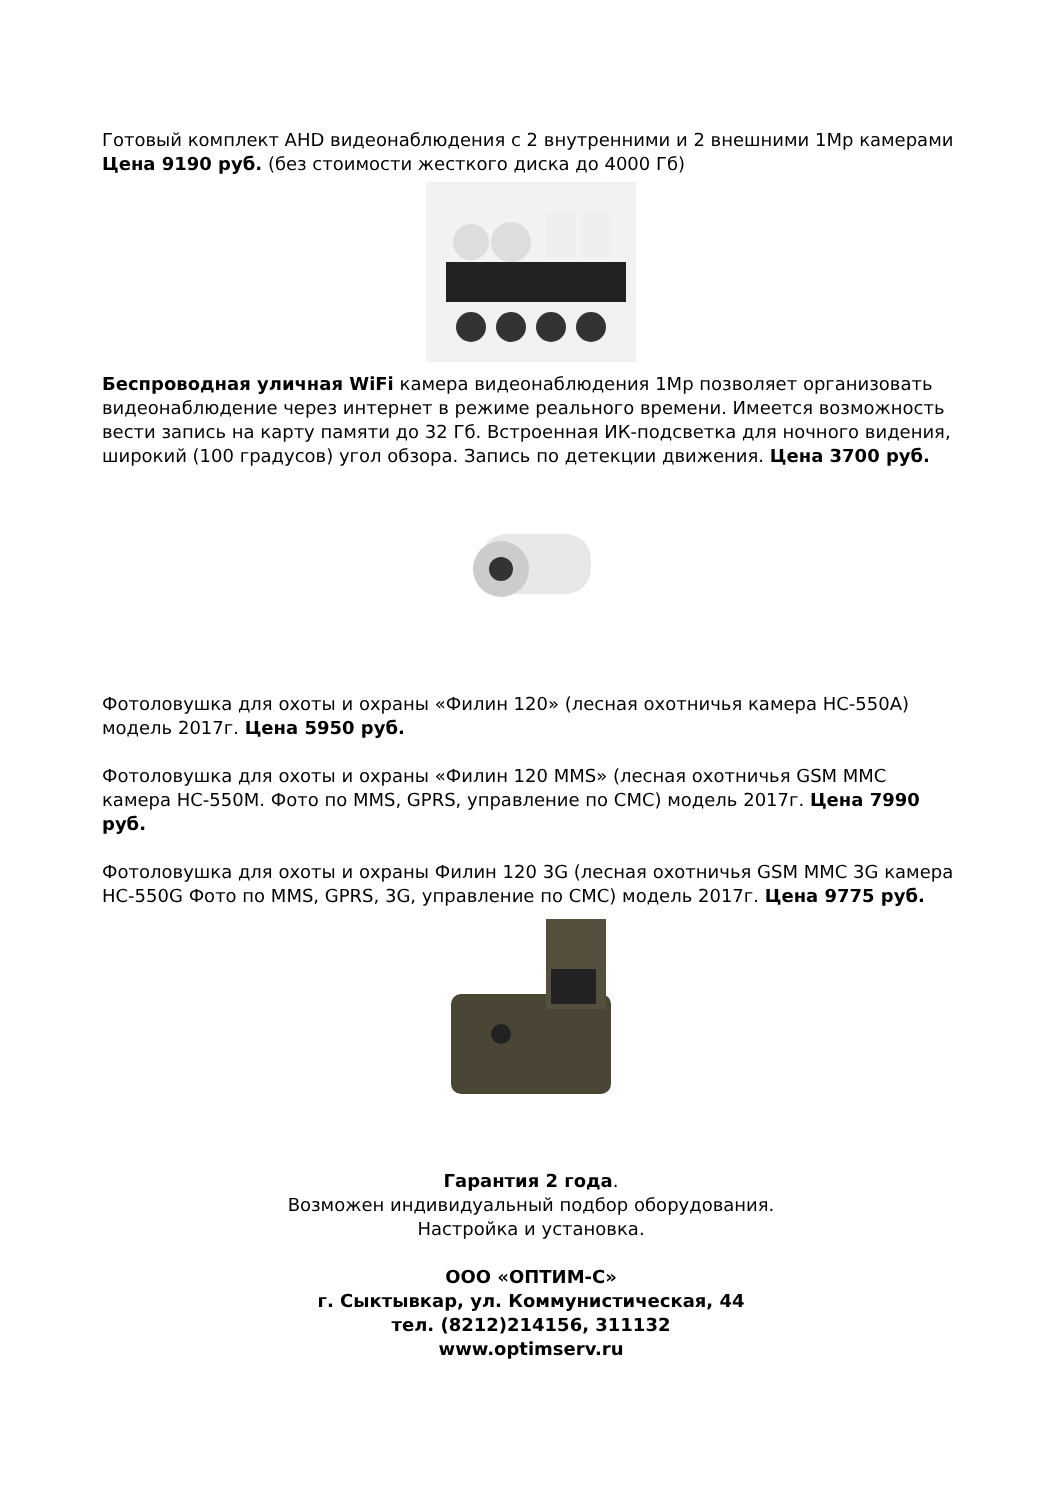Готовый комплект AHD видеонаблюдения с 2 внутренними и 2 внешними 1Mp камерами Цена 9190 руб. (без стоимости жесткого диска до 4000 Гб)
Беспроводная уличная WiFi камера видеонаблюдения 1Mp позволяет организовать видеонаблюдение через интернет в режиме реального времени. Имеется возможность вести запись на карту памяти до 32 Гб. Встроенная ИК-подсветка для ночного видения, широкий (100 градусов) угол обзора. Запись по детекции движения. Цена 3700 руб.
Фотоловушка для охоты и охраны «Филин 120» (лесная охотничья камера HC-550A) модель 2017г. Цена 5950 руб.
Фотоловушка для охоты и охраны «Филин 120 MMS» (лесная охотничья GSM MMC камера HC-550M. Фото по MMS, GPRS, управление по СМС) модель 2017г. Цена 7990 руб.
Фотоловушка для охоты и охраны Филин 120 3G (лесная охотничья GSM MMC 3G камера HC-550G Фото по MMS, GPRS, 3G, управление по СМС) модель 2017г. Цена 9775 руб.
Гарантия 2 года.
Возможен индивидуальный подбор оборудования.
Настройка и установка.
ООО «ОПТИМ-С»
г. Сыктывкар, ул. Коммунистическая, 44
тел. (8212)214156, 311132
www.optimserv.ru